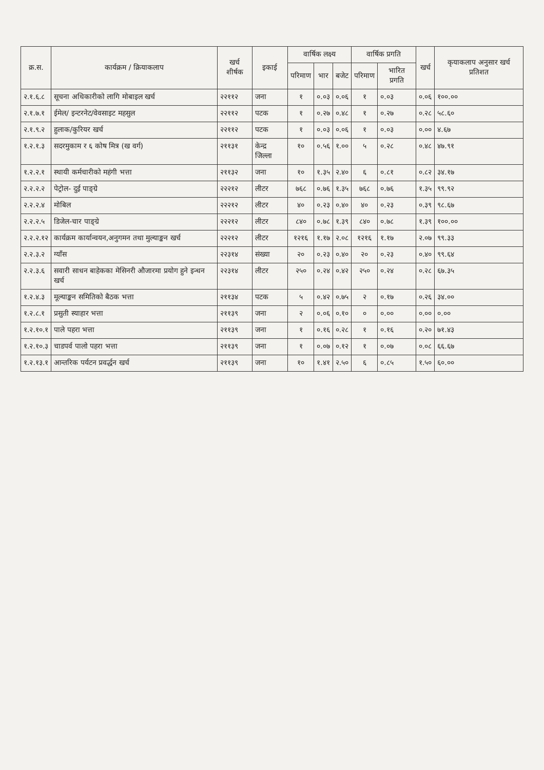| क्र.स. | कार्यक्रम / क्रियाकलाप | खर्च शीर्षक | इकाई | वार्षिक लक्ष्य | | | वार्षिक प्रगति | | खर्च | कृयाकलाप अनुसार खर्च प्रतिशत |
| --- | --- | --- | --- | --- | --- | --- | --- | --- | --- | --- |
| | | | | परिमाण | भार | बजेट | परिमाण | भारित प्रगति | | |
| २.१.६.८ | सूचना अधिकारीको लागि मोबाइल खर्च | २२११२ | जना | १ | ०.०३ | ०.०६ | १ | ०.०३ | ०.०६ | १००.०० |
| २.१.७.१ | ईमेल/ इन्टरनेट/वेवसाइट महसुल | २२११२ | पटक | १ | ०.२७ | ०.४८ | १ | ०.२७ | ०.२८ | ५८.६० |
| २.१.९.२ | हुलाक/कुरियर खर्च | २२११२ | पटक | १ | ०.०३ | ०.०६ | १ | ०.०३ | ०.०० | ४.६७ |
| १.२.१.३ | सदरमुकाम र ६ कोष मित्र (ख वर्ग) | २११३१ | केन्द्र जिल्ला | १० | ०.५६ | १.०० | ५ | ०.२८ | ०.४८ | ४७.९१ |
| १.२.२.१ | स्थायी कर्मचारीको महंगी भत्ता | २११३२ | जना | १० | १.३५ | २.४० | ६ | ०.८१ | ०.८२ | ३४.१७ |
| २.२.२.२ | पेट्रोल- दुई पाङ्ग्रे | २२२१२ | लीटर | ७६८ | ०.७६ | १.३५ | ७६८ | ०.७६ | १.३५ | ९९.९२ |
| २.२.२.४ | मोबिल | २२२१२ | लीटर | ४० | ०.२३ | ०.४० | ४० | ०.२३ | ०.३९ | ९८.६७ |
| २.२.२.५ | डिजेल-चार पाङ्ग्रे | २२२१२ | लीटर | ८४० | ०.७८ | १.३९ | ८४० | ०.७८ | १.३९ | १००.०० |
| २.२.२.१२ | कार्यक्रम कार्यान्वयन,अनुगमन तथा मुल्याङ्कन खर्च | २२२१२ | लीटर | १२१६ | १.१७ | २.०८ | १२१६ | १.१७ | २.०७ | ९९.३३ |
| २.२.३.२ | ग्याँस | २२३१४ | संख्या | २० | ०.२३ | ०.४० | २० | ०.२३ | ०.४० | ९९.६४ |
| २.२.३.६ | सवारी साधन बाहेकका मेसिनरी औजारमा प्रयोग हुने इन्धन खर्च | २२३१४ | लीटर | २५० | ०.२४ | ०.४२ | २५० | ०.२४ | ०.२८ | ६७.३५ |
| १.२.४.३ | मूल्याङ्कन समितिको बैठक भत्ता | २११३४ | पटक | ५ | ०.४२ | ०.७५ | २ | ०.१७ | ०.२६ | ३४.०० |
| १.२.८.१ | प्रसुती स्याहार भत्ता | २११३९ | जना | २ | ०.०६ | ०.१० | ० | ०.०० | ०.०० | ०.०० |
| १.२.१०.१ | पाले पहरा भत्ता | २११३९ | जना | १ | ०.१६ | ०.२८ | १ | ०.१६ | ०.२० | ७१.४३ |
| १.२.१०.३ | चाडपर्व पालो पहरा भत्ता | २११३९ | जना | १ | ०.०७ | ०.१२ | १ | ०.०७ | ०.०८ | ६६.६७ |
| १.२.१३.१ | आन्तरिक पर्यटन प्रवर्द्धन खर्च | २११३९ | जना | १० | १.४१ | २.५० | ६ | ०.८५ | १.५० | ६०.०० |